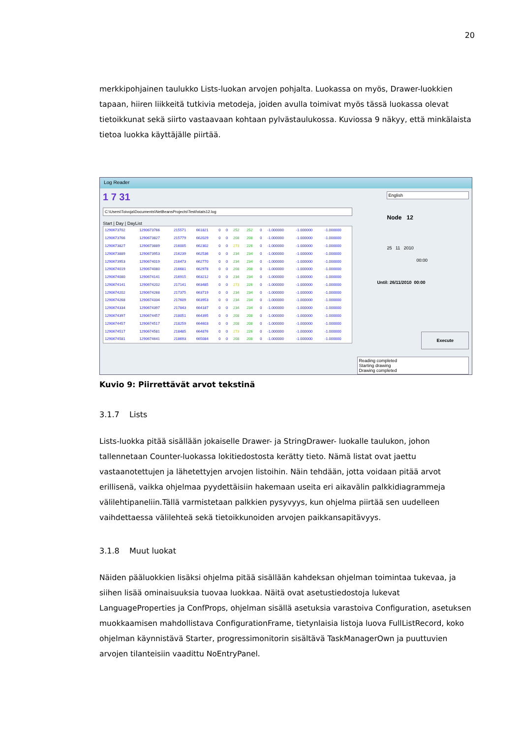20
merkkipohjainen taulukko Lists-luokan arvojen pohjalta. Luokassa on myös, Drawer-luokkien tapaan, hiiren liikkeitä tutkivia metodeja, joiden avulla toimivat myös tässä luokassa olevat tietoikkunat sekä siirto vastaavaan kohtaan pylvästaulukossa. Kuviossa 9 näkyy, että minkälaista tietoa luokka käyttäjälle piirtää.
Log Reader
1 7 31
C:\Users\Toivoja\Documents\NetBeansProjects\Testi\stats12.log
Start | Day | DayList
| 1290673702 | 1290673766 | 215571 | 661821 | 0 | 0 | 252 | 252 | 0 | -1.000000 | -1.000000 | -1.000000 |
| 1290673766 | 1290673827 | 215779 | 662029 | 0 | 0 | 208 | 208 | 0 | -1.000000 | -1.000000 | -1.000000 |
| 1290673827 | 1290673889 | 216005 | 662302 | 0 | 0 | 273 | 226 | 0 | -1.000000 | -1.000000 | -1.000000 |
| 1290673889 | 1290673953 | 216239 | 662536 | 0 | 0 | 234 | 234 | 0 | -1.000000 | -1.000000 | -1.000000 |
| 1290673953 | 1290674019 | 216473 | 662770 | 0 | 0 | 234 | 234 | 0 | -1.000000 | -1.000000 | -1.000000 |
| 1290674019 | 1290674080 | 216681 | 662978 | 0 | 0 | 208 | 208 | 0 | -1.000000 | -1.000000 | -1.000000 |
| 1290674080 | 1290674141 | 216915 | 663212 | 0 | 0 | 234 | 234 | 0 | -1.000000 | -1.000000 | -1.000000 |
| 1290674141 | 1290674202 | 217141 | 663485 | 0 | 0 | 273 | 226 | 0 | -1.000000 | -1.000000 | -1.000000 |
| 1290674202 | 1290674268 | 217375 | 663719 | 0 | 0 | 234 | 234 | 0 | -1.000000 | -1.000000 | -1.000000 |
| 1290674268 | 1290674334 | 217609 | 663953 | 0 | 0 | 234 | 234 | 0 | -1.000000 | -1.000000 | -1.000000 |
| 1290674334 | 1290674397 | 217843 | 664187 | 0 | 0 | 234 | 234 | 0 | -1.000000 | -1.000000 | -1.000000 |
| 1290674397 | 1290674457 | 218051 | 664395 | 0 | 0 | 208 | 208 | 0 | -1.000000 | -1.000000 | -1.000000 |
| 1290674457 | 1290674517 | 218259 | 664603 | 0 | 0 | 208 | 208 | 0 | -1.000000 | -1.000000 | -1.000000 |
| 1290674517 | 1290674581 | 218485 | 664876 | 0 | 0 | 273 | 226 | 0 | -1.000000 | -1.000000 | -1.000000 |
| 1290674581 | 1290674641 | 218693 | 665084 | 0 | 0 | 208 | 208 | 0 | -1.000000 | -1.000000 | -1.000000 |
English
Node 12
25 11 2010
00:00
Until: 26/11/2010 00:00
Execute
Reading completed
Starting drawing
Drawing completed
Kuvio 9: Piirrettävät arvot tekstinä
3.1.7 Lists
Lists-luokka pitää sisällään jokaiselle Drawer- ja StringDrawer- luokalle taulukon, johon tallennetaan Counter-luokassa lokitiedostosta kerätty tieto. Nämä listat ovat jaettu vastaanotettujen ja lähetettyjen arvojen listoihin. Näin tehdään, jotta voidaan pitää arvot erillisenä, vaikka ohjelmaa pyydettäisiin hakemaan useita eri aikavälin palkkidiagrammeja välilehtipaneliin.Tällä varmistetaan palkkien pysyvyys, kun ohjelma piirtää sen uudelleen vaihdettaessa välilehteä sekä tietoikkunoiden arvojen paikkansapitävyys.
3.1.8 Muut luokat
Näiden pääluokkien lisäksi ohjelma pitää sisällään kahdeksan ohjelman toimintaa tukevaa, ja siihen lisää ominaisuuksia tuovaa luokkaa. Näitä ovat asetustiedostoja lukevat LanguageProperties ja ConfProps, ohjelman sisällä asetuksia varastoiva Configuration, asetuksen muokkaamisen mahdollistava ConfigurationFrame, tietynlaisia listoja luova FullListRecord, koko ohjelman käynnistävä Starter, progressimonitorin sisältävä TaskManagerOwn ja puuttuvien arvojen tilanteisiin vaadittu NoEntryPanel.